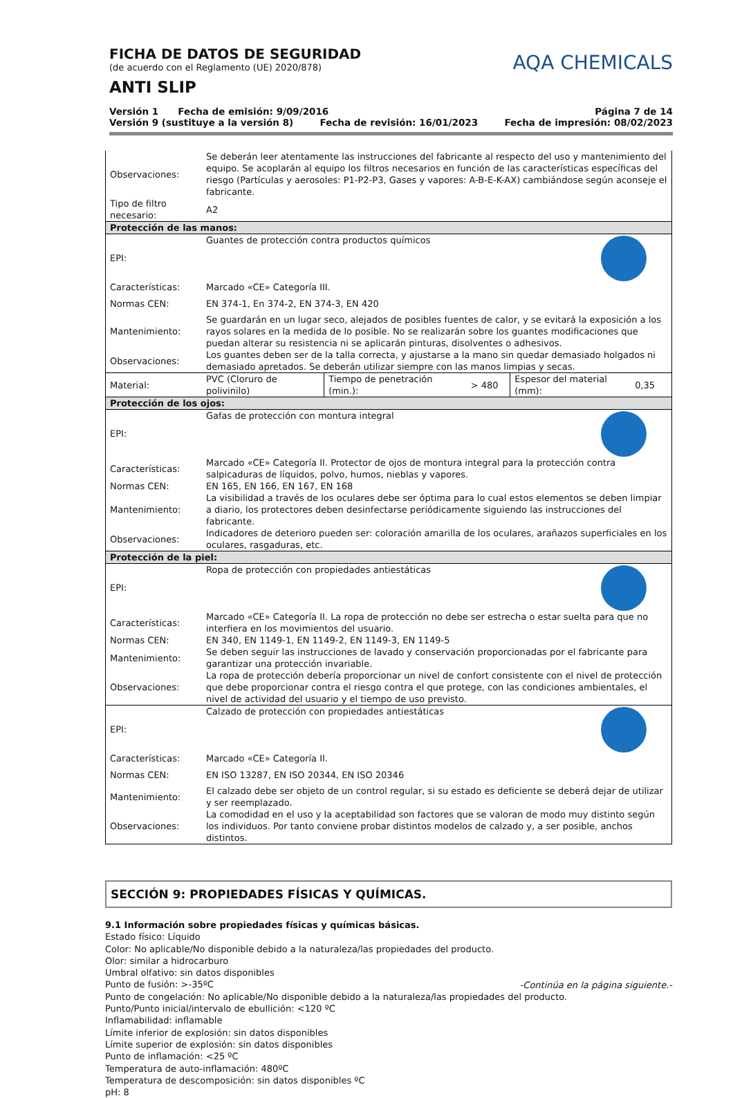FICHA DE DATOS DE SEGURIDAD
(de acuerdo con el Reglamento (UE) 2020/878)
ANTI SLIP
AQA CHEMICALS
Versión 1 Fecha de emisión: 9/09/2016 Página 7 de 14
Versión 9 (sustituye a la versión 8) Fecha de revisión: 16/01/2023 Fecha de impresión: 08/02/2023
| Observaciones: | Se deberán leer atentamente las instrucciones del fabricante al respecto del uso y mantenimiento del equipo. Se acoplarán al equipo los filtros necesarios en función de las características específicas del riesgo (Partículas y aerosoles: P1-P2-P3, Gases y vapores: A-B-E-K-AX) cambiándose según aconseje el fabricante. | | | | |
| Tipo de filtro necesario: | A2 | | | | |
| Protección de las manos: | | | | | |
| EPI: | Guantes de protección contra productos químicos | | | | |
| Características: | Marcado «CE» Categoría III. | | | | |
| Normas CEN: | EN 374-1, En 374-2, EN 374-3, EN 420 | | | | |
| Mantenimiento: | Se guardarán en un lugar seco, alejados de posibles fuentes de calor, y se evitará la exposición a los rayos solares en la medida de lo posible. No se realizarán sobre los guantes modificaciones que puedan alterar su resistencia ni se aplicarán pinturas, disolventes o adhesivos. | | | | |
| Observaciones: | Los guantes deben ser de la talla correcta, y ajustarse a la mano sin quedar demasiado holgados ni demasiado apretados. Se deberán utilizar siempre con las manos limpias y secas. | | | | |
| Material: | PVC (Cloruro de polivinilo) | Tiempo de penetración (min.): | > 480 | Espesor del material (mm): | 0,35 |
| Protección de los ojos: | | | | | |
| EPI: | Gafas de protección con montura integral | | | | |
| Características: | Marcado «CE» Categoría II. Protector de ojos de montura integral para la protección contra salpicaduras de líquidos, polvo, humos, nieblas y vapores. | | | | |
| Normas CEN: | EN 165, EN 166, EN 167, EN 168 | | | | |
| Mantenimiento: | La visibilidad a través de los oculares debe ser óptima para lo cual estos elementos se deben limpiar a diario, los protectores deben desinfectarse periódicamente siguiendo las instrucciones del fabricante. | | | | |
| Observaciones: | Indicadores de deterioro pueden ser: coloración amarilla de los oculares, arañazos superficiales en los oculares, rasgaduras, etc. | | | | |
| Protección de la piel: | | | | | |
| EPI: | Ropa de protección con propiedades antiestáticas | | | | |
| Características: | Marcado «CE» Categoría II. La ropa de protección no debe ser estrecha o estar suelta para que no interfiera en los movimientos del usuario. | | | | |
| Normas CEN: | EN 340, EN 1149-1, EN 1149-2, EN 1149-3, EN 1149-5 | | | | |
| Mantenimiento: | Se deben seguir las instrucciones de lavado y conservación proporcionadas por el fabricante para garantizar una protección invariable. | | | | |
| Observaciones: | La ropa de protección debería proporcionar un nivel de confort consistente con el nivel de protección que debe proporcionar contra el riesgo contra el que protege, con las condiciones ambientales, el nivel de actividad del usuario y el tiempo de uso previsto. | | | | |
| EPI: | Calzado de protección con propiedades antiestáticas | | | | |
| Características: | Marcado «CE» Categoría II. | | | | |
| Normas CEN: | EN ISO 13287, EN ISO 20344, EN ISO 20346 | | | | |
| Mantenimiento: | El calzado debe ser objeto de un control regular, si su estado es deficiente se deberá dejar de utilizar y ser reemplazado. | | | | |
| Observaciones: | La comodidad en el uso y la aceptabilidad son factores que se valoran de modo muy distinto según los individuos. Por tanto conviene probar distintos modelos de calzado y, a ser posible, anchos distintos. | | | | |
SECCIÓN 9: PROPIEDADES FÍSICAS Y QUÍMICAS.
9.1 Información sobre propiedades físicas y químicas básicas.
Estado físico: Líquido
Color: No aplicable/No disponible debido a la naturaleza/las propiedades del producto.
Olor: similar a hidrocarburo
Umbral olfativo: sin datos disponibles
Punto de fusión: >-35ºC
Punto de congelación: No aplicable/No disponible debido a la naturaleza/las propiedades del producto.
Punto/Punto inicial/intervalo de ebullición: <120 ºC
Inflamabilidad: inflamable
Límite inferior de explosión: sin datos disponibles
Límite superior de explosión: sin datos disponibles
Punto de inflamación: <25 ºC
Temperatura de auto-inflamación: 480ºC
Temperatura de descomposición: sin datos disponibles ºC
pH: 8
-Continúa en la página siguiente.-